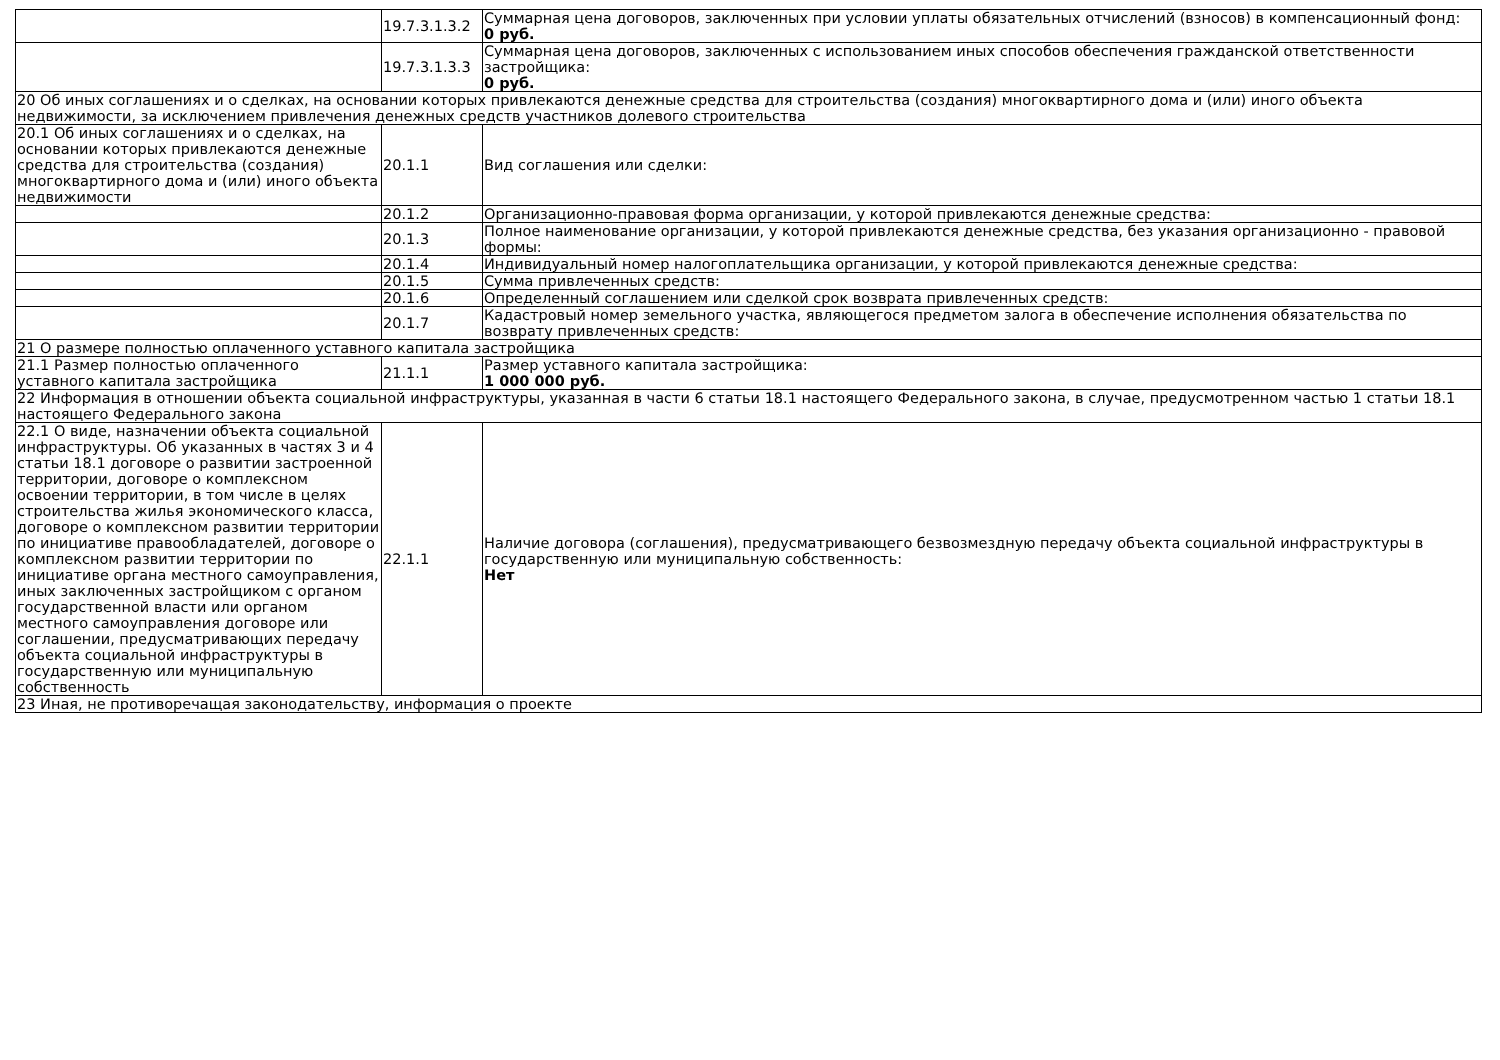| | 19.7.3.1.3.2 | Суммарная цена договоров, заключенных при условии уплаты обязательных отчислений (взносов) в компенсационный фонд: 0 руб. |
| | 19.7.3.1.3.3 | Суммарная цена договоров, заключенных с использованием иных способов обеспечения гражданской ответственности застройщика: 0 руб. |
| 20 Об иных соглашениях и о сделках, на основании которых привлекаются денежные средства для строительства (создания) многоквартирного дома и (или) иного объекта недвижимости, за исключением привлечения денежных средств участников долевого строительства | | |
| 20.1 Об иных соглашениях и о сделках, на основании которых привлекаются денежные средства для строительства (создания) многоквартирного дома и (или) иного объекта недвижимости | 20.1.1 | Вид соглашения или сделки: |
| | 20.1.2 | Организационно-правовая форма организации, у которой привлекаются денежные средства: |
| | 20.1.3 | Полное наименование организации, у которой привлекаются денежные средства, без указания организационно - правовой формы: |
| | 20.1.4 | Индивидуальный номер налогоплательщика организации, у которой привлекаются денежные средства: |
| | 20.1.5 | Сумма привлеченных средств: |
| | 20.1.6 | Определенный соглашением или сделкой срок возврата привлеченных средств: |
| | 20.1.7 | Кадастровый номер земельного участка, являющегося предметом залога в обеспечение исполнения обязательства по возврату привлеченных средств: |
| 21 О размере полностью оплаченного уставного капитала застройщика | | |
| 21.1 Размер полностью оплаченного уставного капитала застройщика | 21.1.1 | Размер уставного капитала застройщика: 1 000 000 руб. |
| 22 Информация в отношении объекта социальной инфраструктуры, указанная в части 6 статьи 18.1 настоящего Федерального закона, в случае, предусмотренном частью 1 статьи 18.1 настоящего Федерального закона | | |
| 22.1 О виде, назначении объекта социальной инфраструктуры. Об указанных в частях 3 и 4 статьи 18.1 договоре о развитии застроенной территории, договоре о комплексном освоении территории, в том числе в целях строительства жилья экономического класса, договоре о комплексном развитии территории по инициативе правообладателей, договоре о комплексном развитии территории по инициативе органа местного самоуправления, иных заключенных застройщиком с органом государственной власти или органом местного самоуправления договоре или соглашении, предусматривающих передачу объекта социальной инфраструктуры в государственную или муниципальную собственность | 22.1.1 | Наличие договора (соглашения), предусматривающего безвозмездную передачу объекта социальной инфраструктуры в государственную или муниципальную собственность: Нет |
| 23 Иная, не противоречащая законодательству, информация о проекте | | |